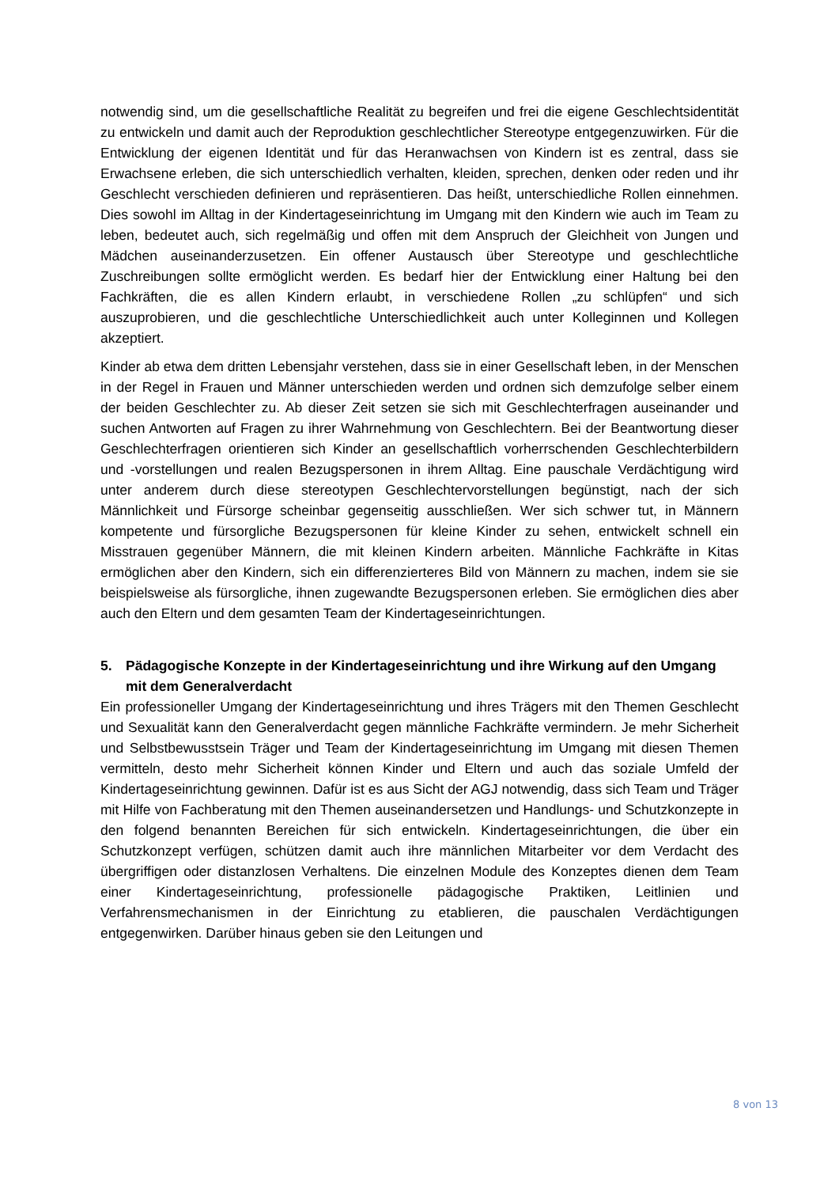notwendig sind, um die gesellschaftliche Realität zu begreifen und frei die eigene Geschlechtsidentität zu entwickeln und damit auch der Reproduktion geschlechtlicher Stereotype entgegenzuwirken. Für die Entwicklung der eigenen Identität und für das Heranwachsen von Kindern ist es zentral, dass sie Erwachsene erleben, die sich unterschiedlich verhalten, kleiden, sprechen, denken oder reden und ihr Geschlecht verschieden definieren und repräsentieren. Das heißt, unterschiedliche Rollen einnehmen. Dies sowohl im Alltag in der Kindertageseinrichtung im Umgang mit den Kindern wie auch im Team zu leben, bedeutet auch, sich regelmäßig und offen mit dem Anspruch der Gleichheit von Jungen und Mädchen auseinanderzusetzen. Ein offener Austausch über Stereotype und geschlechtliche Zuschreibungen sollte ermöglicht werden. Es bedarf hier der Entwicklung einer Haltung bei den Fachkräften, die es allen Kindern erlaubt, in verschiedene Rollen „zu schlüpfen“ und sich auszuprobieren, und die geschlechtliche Unterschiedlichkeit auch unter Kolleginnen und Kollegen akzeptiert.
Kinder ab etwa dem dritten Lebensjahr verstehen, dass sie in einer Gesellschaft leben, in der Menschen in der Regel in Frauen und Männer unterschieden werden und ordnen sich demzufolge selber einem der beiden Geschlechter zu. Ab dieser Zeit setzen sie sich mit Geschlechterfragen auseinander und suchen Antworten auf Fragen zu ihrer Wahrnehmung von Geschlechtern. Bei der Beantwortung dieser Geschlechterfragen orientieren sich Kinder an gesellschaftlich vorherrschenden Geschlechterbildern und -vorstellungen und realen Bezugspersonen in ihrem Alltag. Eine pauschale Verdächtigung wird unter anderem durch diese stereotypen Geschlechtervorstellungen begünstigt, nach der sich Männlichkeit und Fürsorge scheinbar gegenseitig ausschließen. Wer sich schwer tut, in Männern kompetente und fürsorgliche Bezugspersonen für kleine Kinder zu sehen, entwickelt schnell ein Misstrauen gegenüber Männern, die mit kleinen Kindern arbeiten. Männliche Fachkräfte in Kitas ermöglichen aber den Kindern, sich ein differenzierteres Bild von Männern zu machen, indem sie sie beispielsweise als fürsorgliche, ihnen zugewandte Bezugspersonen erleben. Sie ermöglichen dies aber auch den Eltern und dem gesamten Team der Kindertageseinrichtungen.
5. Pädagogische Konzepte in der Kindertageseinrichtung und ihre Wirkung auf den Umgang mit dem Generalverdacht
Ein professioneller Umgang der Kindertageseinrichtung und ihres Trägers mit den Themen Geschlecht und Sexualität kann den Generalverdacht gegen männliche Fachkräfte vermindern. Je mehr Sicherheit und Selbstbewusstsein Träger und Team der Kindertageseinrichtung im Umgang mit diesen Themen vermitteln, desto mehr Sicherheit können Kinder und Eltern und auch das soziale Umfeld der Kindertageseinrichtung gewinnen. Dafür ist es aus Sicht der AGJ notwendig, dass sich Team und Träger mit Hilfe von Fachberatung mit den Themen auseinandersetzen und Handlungs- und Schutzkonzepte in den folgend benannten Bereichen für sich entwickeln. Kindertageseinrichtungen, die über ein Schutzkonzept verfügen, schützen damit auch ihre männlichen Mitarbeiter vor dem Verdacht des übergriffigen oder distanzlosen Verhaltens. Die einzelnen Module des Konzeptes dienen dem Team einer Kindertageseinrichtung, professionelle pädagogische Praktiken, Leitlinien und Verfahrensmechanismen in der Einrichtung zu etablieren, die pauschalen Verdächtigungen entgegenwirken. Darüber hinaus geben sie den Leitungen und
8 von 13